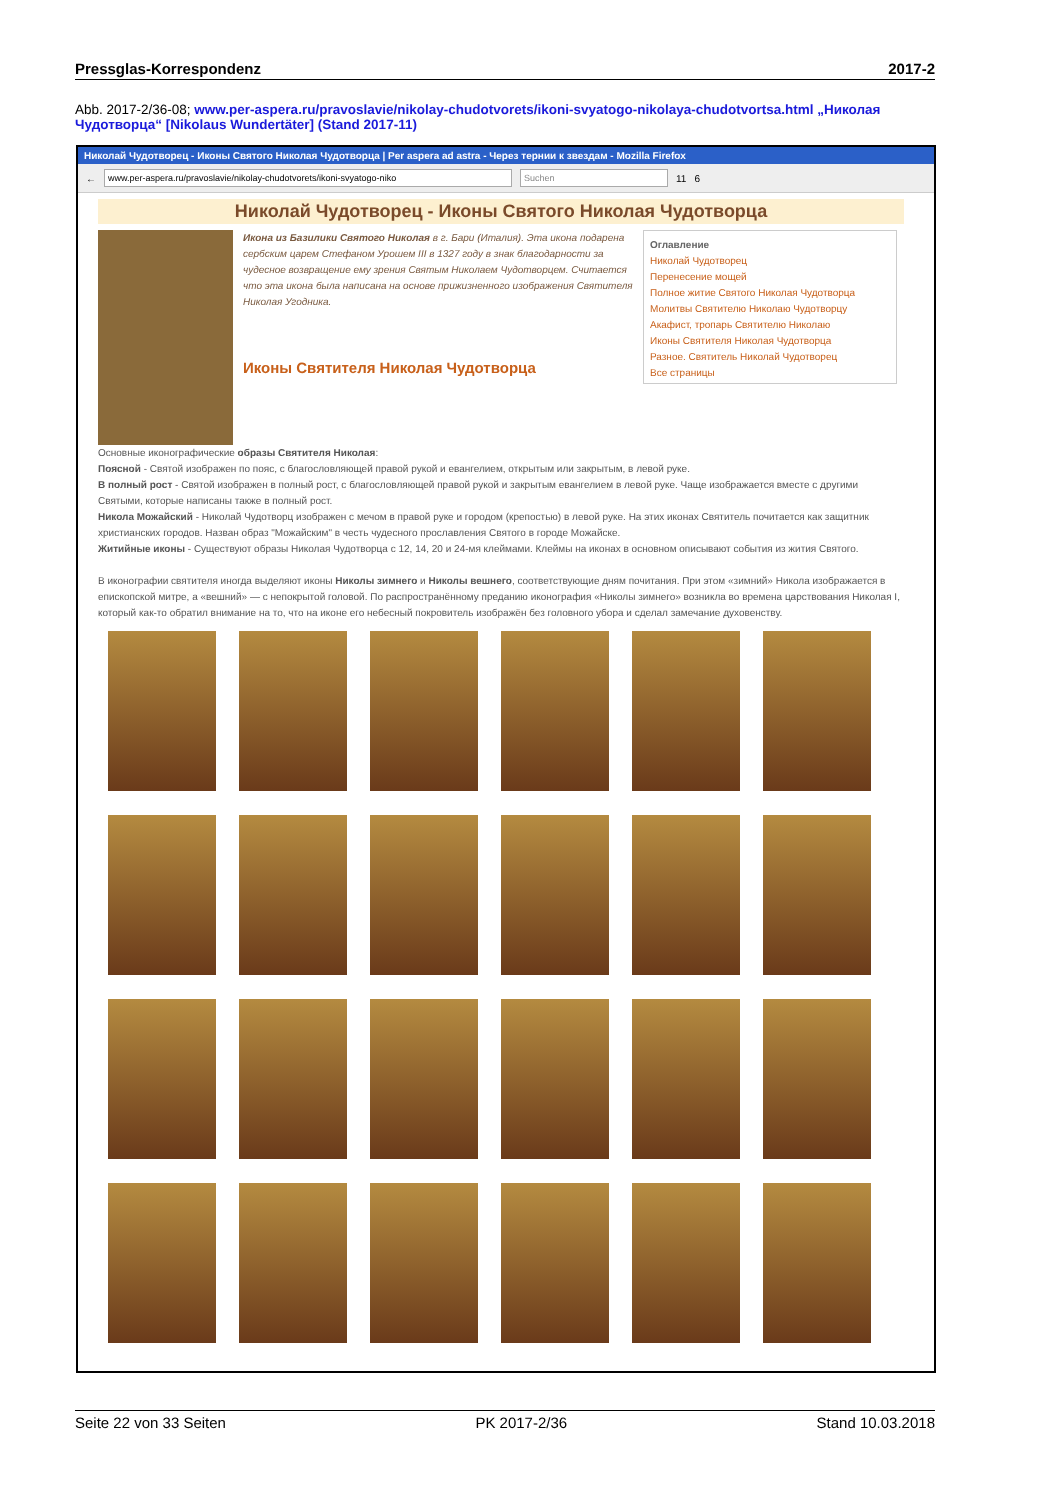Pressglas-Korrespondenz 2017-2
Abb. 2017-2/36-08; www.per-aspera.ru/pravoslavie/nikolay-chudotvorets/ikoni-svyatogo-nikolaya-chudotvortsa.html „Николая Чудотворца“ [Nikolaus Wundertäter] (Stand 2017-11)
Николай Чудотворец - Иконы Святого Николая Чудотворца | Per aspera ad astra - Через тернии к звездам - Mozilla Firefox
← www.per-aspera.ru/pravoslavie/nikolay-chudotvorets/ikoni-svyatogo-niko Suchen 11 6
Николай Чудотворец - Иконы Святого Николая Чудотворца
Икона из Базилики Святого Николая в г. Бари (Италия). Эта икона подарена сербским царем Стефаном Урошем III в 1327 году в знак благодарности за чудесное возвращение ему зрения Святым Николаем Чудотворцем. Считается что эта икона была написана на основе прижизненного изображения Святителя Николая Угодника.
Иконы Святителя Николая Чудотворца
Оглавление
Николай Чудотворец
Перенесение мощей
Полное житие Святого Николая Чудотворца
Молитвы Святителю Николаю Чудотворцу
Акафист, тропарь Святителю Николаю
Иконы Святителя Николая Чудотворца
Разное. Святитель Николай Чудотворец
Все страницы
Основные иконографические образы Святителя Николая:
Поясной - Святой изображен по пояс, с благословляющей правой рукой и евангелием, открытым или закрытым, в левой руке.
В полный рост - Святой изображен в полный рост, с благословляющей правой рукой и закрытым евангелием в левой руке. Чаще изображается вместе с другими Святыми, которые написаны также в полный рост.
Никола Можайский - Николай Чудотворц изображен с мечом в правой руке и городом (крепостью) в левой руке. На этих иконах Святитель почитается как защитник христианских городов. Назван образ "Можайским" в честь чудесного прославления Святого в городе Можайске.
Житийные иконы - Существуют образы Николая Чудотворца с 12, 14, 20 и 24-мя клеймами. Клеймы на иконах в основном описывают события из жития Святого.
В иконографии святителя иногда выделяют иконы Николы зимнего и Николы вешнего, соответствующие дням почитания. При этом «зимний» Никола изображается в епископской митре, а «вешний» — с непокрытой головой. По распространённому преданию иконография «Николы зимнего» возникла во времена царствования Николая I, который как-то обратил внимание на то, что на иконе его небесный покровитель изображён без головного убора и сделал замечание духовенству.
Seite 22 von 33 Seiten PK 2017-2/36 Stand 10.03.2018